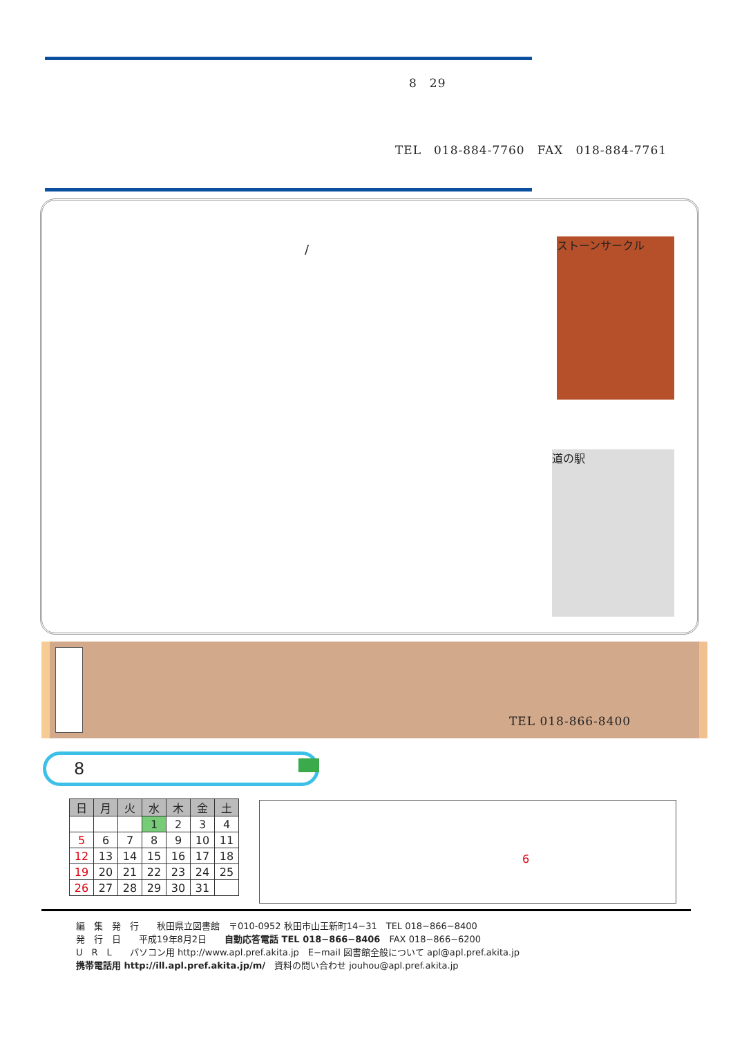8　29
TEL　018-884-7760　FAX　018-884-7761
/ ストーンサークル
道の駅
TEL 018-866-8400
8
| 日 | 月 | 火 | 水 | 木 | 金 | 土 |
| | | | 1 | 2 | 3 | 4 |
| 5 | 6 | 7 | 8 | 9 | 10 | 11 |
| 12 | 13 | 14 | 15 | 16 | 17 | 18 |
| 19 | 20 | 21 | 22 | 23 | 24 | 25 |
| 26 | 27 | 28 | 29 | 30 | 31 | |
6
編　集　発　行　　秋田県立図書館　〒010-0952 秋田市山王新町14−31　TEL 018−866−8400
発　行　日　　平成19年8月2日　　自動応答電話 TEL 018−866−8406　FAX 018−866−6200
U　R　L　　パソコン用 http://www.apl.pref.akita.jp　E−mail 図書館全般について apl@apl.pref.akita.jp
携帯電話用 http://ill.apl.pref.akita.jp/m/　資料の問い合わせ jouhou@apl.pref.akita.jp